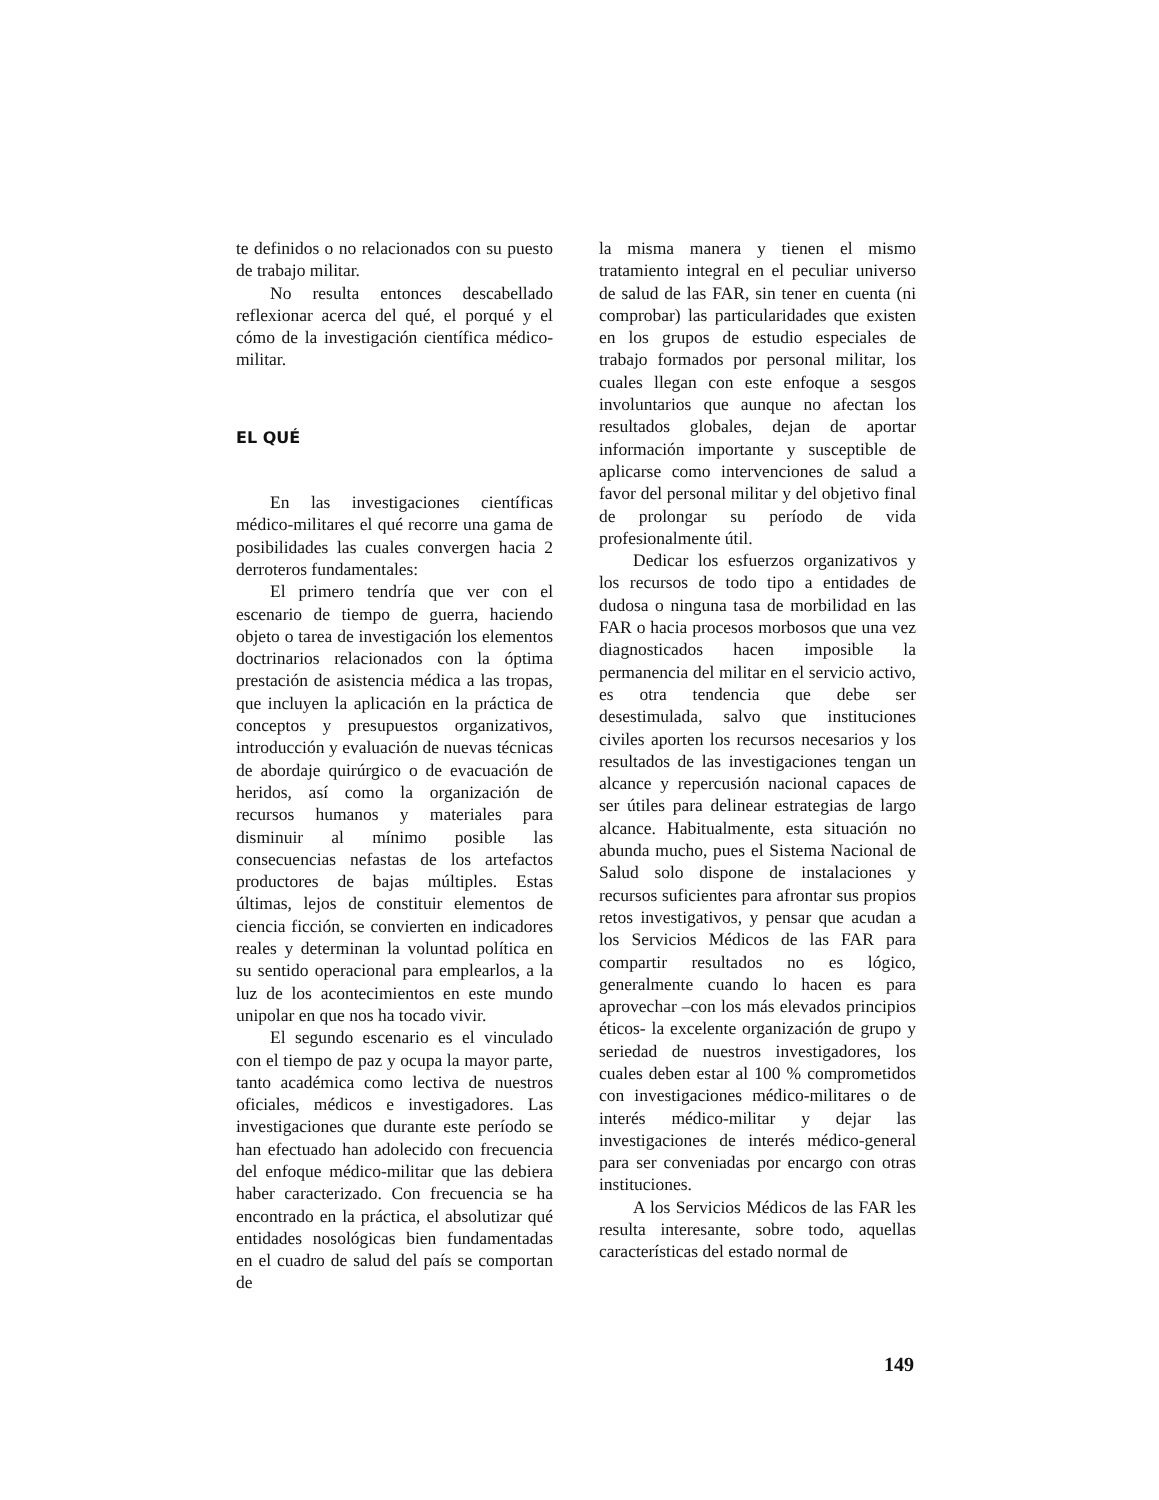te definidos o no relacionados con su puesto de trabajo militar.
No resulta entonces descabellado reflexionar acerca del qué, el porqué y el cómo de la investigación científica médico-militar.
EL QUÉ
En las investigaciones científicas médico-militares el qué recorre una gama de posibilidades las cuales convergen hacia 2 derroteros fundamentales:
El primero tendría que ver con el escenario de tiempo de guerra, haciendo objeto o tarea de investigación los elementos doctrinarios relacionados con la óptima prestación de asistencia médica a las tropas, que incluyen la aplicación en la práctica de conceptos y presupuestos organizativos, introducción y evaluación de nuevas técnicas de abordaje quirúrgico o de evacuación de heridos, así como la organización de recursos humanos y materiales para disminuir al mínimo posible las consecuencias nefastas de los artefactos productores de bajas múltiples. Estas últimas, lejos de constituir elementos de ciencia ficción, se convierten en indicadores reales y determinan la voluntad política en su sentido operacional para emplearlos, a la luz de los acontecimientos en este mundo unipolar en que nos ha tocado vivir.
El segundo escenario es el vinculado con el tiempo de paz y ocupa la mayor parte, tanto académica como lectiva de nuestros oficiales, médicos e investigadores. Las investigaciones que durante este período se han efectuado han adolecido con frecuencia del enfoque médico-militar que las debiera haber caracterizado. Con frecuencia se ha encontrado en la práctica, el absolutizar qué entidades nosológicas bien fundamentadas en el cuadro de salud del país se comportan de
la misma manera y tienen el mismo tratamiento integral en el peculiar universo de salud de las FAR, sin tener en cuenta (ni comprobar) las particularidades que existen en los grupos de estudio especiales de trabajo formados por personal militar, los cuales llegan con este enfoque a sesgos involuntarios que aunque no afectan los resultados globales, dejan de aportar información importante y susceptible de aplicarse como intervenciones de salud a favor del personal militar y del objetivo final de prolongar su período de vida profesionalmente útil.
Dedicar los esfuerzos organizativos y los recursos de todo tipo a entidades de dudosa o ninguna tasa de morbilidad en las FAR o hacia procesos morbosos que una vez diagnosticados hacen imposible la permanencia del militar en el servicio activo, es otra tendencia que debe ser desestimulada, salvo que instituciones civiles aporten los recursos necesarios y los resultados de las investigaciones tengan un alcance y repercusión nacional capaces de ser útiles para delinear estrategias de largo alcance. Habitualmente, esta situación no abunda mucho, pues el Sistema Nacional de Salud solo dispone de instalaciones y recursos suficientes para afrontar sus propios retos investigativos, y pensar que acudan a los Servicios Médicos de las FAR para compartir resultados no es lógico, generalmente cuando lo hacen es para aprovechar –con los más elevados principios éticos- la excelente organización de grupo y seriedad de nuestros investigadores, los cuales deben estar al 100 % comprometidos con investigaciones médico-militares o de interés médico-militar y dejar las investigaciones de interés médico-general para ser conveniadas por encargo con otras instituciones.
A los Servicios Médicos de las FAR les resulta interesante, sobre todo, aquellas características del estado normal de
149